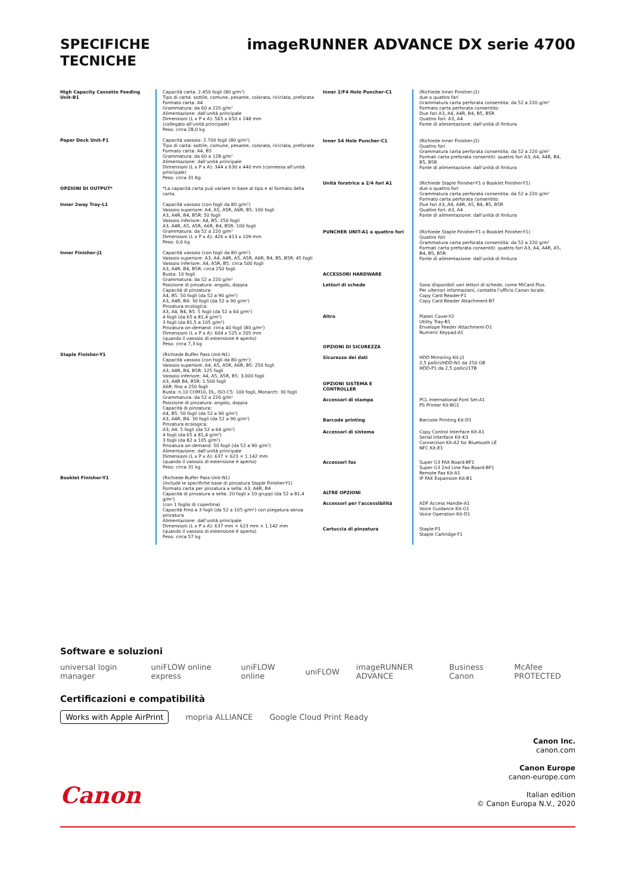SPECIFICHE
TECNICHE
imageRUNNER ADVANCE DX serie 4700
| High Capacity Cassette Feeding Unit-B1 | Capacità carta: 2.450 fogli (80 g/m²) Tipo di carta: sottile, comune, pesante, colorata, riciclata, preforata Formato carta: A4 Grammatura: da 60 a 220 g/m² Alimentazione: dall'unità principale Dimensioni (L x P x A): 565 x 650 x 248 mm (collegato all'unità principale) Peso: circa 28,0 kg |
| Paper Deck Unit-F1 | Capacità vassoio: 2.700 fogli (80 g/m²) Tipo di carta: sottile, comune, pesante, colorata, riciclata, preforata Formato carta: A4, B5 Grammatura: da 60 a 128 g/m² Alimentazione: dall'unità principale Dimensioni (L x P x A): 344 x 630 x 440 mm (connessa all'unità principale) Peso: circa 31 Kg |
| OPZIONI DI OUTPUT* | *La capacità carta può variare in base al tipo e al formato della carta. |
| Inner 2way Tray-L1 | Capacità vassoio (con fogli da 80 g/m²) Vassoio superiore: A4, A5, A5R, A6R, B5: 100 fogli A3, A4R, B4, B5R: 50 fogli Vassoio inferiore: A4, B5: 250 fogli A3, A4R, A5, A5R, A6R, B4, B5R: 100 fogli Grammatura: da 52 a 220 g/m² Dimensioni (L x P x A): 426 x 413 x 109 mm Peso: 0,6 kg |
| Inner Finisher-J1 | Capacità vassoio (con fogli da 80 g/m²) Vassoio superiore: A3, A4, A4R, A5, A5R, A6R, B4, B5, B5R: 45 fogli Vassoio inferiore: A4, A5R, B5: circa 500 fogli A3, A4R, B4, B5R: circa 250 fogli Busta: 10 fogli Grammatura: da 52 a 220 g/m² Posizione di pinzatura: angolo, doppia Capacità di pinzatura: A4, B5: 50 fogli (da 52 a 90 g/m²) A3, A4R, B4: 30 fogli (da 52 a 90 g/m²) Pinzatura ecologica: A3, A4, B4, B5: 5 fogli (da 52 a 64 g/m²) 4 fogli (da 65 a 81,4 g/m²) 3 fogli (da 81,5 a 105 g/m²) Pinzatura on-demand: circa 40 fogli (80 g/m²) Dimensioni (L x P x A): 604 x 525 x 205 mm (quando il vassoio di estensione è aperto) Peso: circa 7,3 kg |
| Staple Finisher-Y1 | (Richiede Buffer Pass Unit-N1) Capacità vassoio (con fogli da 80 g/m²): Vassoio superiore: A4, A5, A5R, A6R, B5: 250 fogli A3, A4R, B4, B5R: 125 fogli Vassoio inferiore: A4, A5, A5R, B5: 3.000 fogli A3, A4R B4, B5R: 1.500 fogli A6R: fino a 250 fogli Busta: n.10 COM10, DL, ISO-C5: 100 fogli, Monarch: 30 fogli Grammatura: da 52 a 220 g/m² Posizione di pinzatura: angolo, doppia Capacità di pinzatura: A4, B5: 50 fogli (da 52 a 90 g/m²) A3, A4R, B4: 30 fogli (da 52 a 90 g/m²) Pinzatura ecologica: A3, A4: 5 fogli (da 52 a 64 g/m²) 4 fogli (da 65 a 81,4 g/m²) 3 fogli (da 82 a 105 g/m²) Pinzatura on-demand: 50 fogli (da 52 a 90 g/m²) Alimentazione: dall'unità principale Dimensioni (L x P x A): 637 × 623 × 1.142 mm (quando il vassoio di estensione è aperto) Peso: circa 31 kg |
| Booklet Finisher-Y1 | (Richiede Buffer Pass Unit-N1) (Include le specifiche base di pinzatura Staple Finisher-Y1) Formato carta per pinzatura a sella: A3, A4R, B4 Capacità di pinzatura a sella: 20 fogli x 10 gruppi (da 52 a 81,4 g/m²) (con 1 foglio di copertina) Capacità fiino a 3 fogli (da 52 a 105 g/m²) con piegatura senza pinzatura Alimentazione: dall'unità principale Dimensioni (L x P x A): 637 mm × 623 mm × 1.142 mm (quando il vassoio di estensione è aperto) Peso: circa 57 kg |
| Inner 2/F4 Hole Puncher-C1 | (Richiede Inner Finisher-J1) due o quattro fori Grammatura carta perforata consentita: da 52 a 220 g/m² Formato carta perforata consentito: Due fori A3, A4, A4R, B4, B5, B5R Quattro fori: A3, A4 Fonte di alimentazione: dall'unità di finitura |
| Inner S4 Hole Puncher-C1 | (Richiede Inner Finisher-J1) Quattro fori Grammatura carta perforata consentita: da 52 a 220 g/m² Formati carta preforata consentiti: quattro fori A3, A4, A4R, B4, B5, B5R Fonte di alimentazione: dall'unità di finitura |
| Unità foratrice a 2/4 fori A1 | (Richiede Staple Finisher-Y1 o Booklet Finisher-Y1) due o quattro fori Grammatura carta perforata consentita: da 52 a 220 g/m² Formato carta perforata consentito: Due fori A3, A4, A4R, A5, B4, B5, B5R Quattro fori: A3, A4 Fonte di alimentazione: dall'unità di finitura |
| PUNCHER UNIT-A1 a quattro fori | (Richiede Staple Finisher-Y1 o Booklet Finisher-Y1) Quattro fori Grammatura carta perforata consentita: da 52 a 220 g/m² Formati carta preforata consentiti: quattro fori A3, A4, A4R, A5, B4, B5, B5R Fonte di alimentazione: dall'unità di finitura |
| ACCESSORI HARDWARE Lettori di schede | Sono disponibili vari lettori di schede, come MiCard Plus. Per ulteriori informazioni, contatta l'ufficio Canon locale. Copy Card Reader-F1 Copy Card Reader Attachment-B7 |
| Altro | Platen Cover-Y2 Utility Tray-B1 Envelope Feeder Attachment-D1 Numeric Keypad-A1 |
| OPZIONI DI SICUREZZA Sicurezza dei dati | HDD Mirroring Kit-J1 2,5 pollici/HDD-N1 da 250 GB HDD-P1 da 2,5 pollici/1TB |
| OPZIONI SISTEMA E CONTROLLER Accessori di stampa | PCL International Font Set-A1 PS Printer Kit-BG1 |
| Barcode printing | Barcode Printing Kit-D1 |
| Accessori di sistema | Copy Control Interface Kit-A1 Serial Interface Kit-K3 Connection Kit-A2 for Bluetooth LE NFC Kit-E1 |
| Accessori fax | Super G3 FAX Board-BF1 Super G3 2nd Line Fax Board-BF1 Remote Fax Kit-A1 IP FAX Expansion Kit-B1 |
| ALTRE OPZIONI Accessori per l'accessibilità | ADF Access Handle-A1 Voice Guidance Kit-G1 Voice Operation Kit-D1 |
| Cartuccia di pinzatura | Staple-P1 Staple Cartridge-Y1 |
Software e soluzioni
universal login manager uniFLOW online express uniFLOW online uniFLOW imageRUNNER ADVANCE Business Canon McAfee PROTECTED
Certificazioni e compatibilità
Works with Apple AirPrint mopria ALLIANCE Google Cloud Print Ready
Canon
Canon Inc.
canon.com
Canon Europe
canon-europe.com
Italian edition
© Canon Europa N.V., 2020